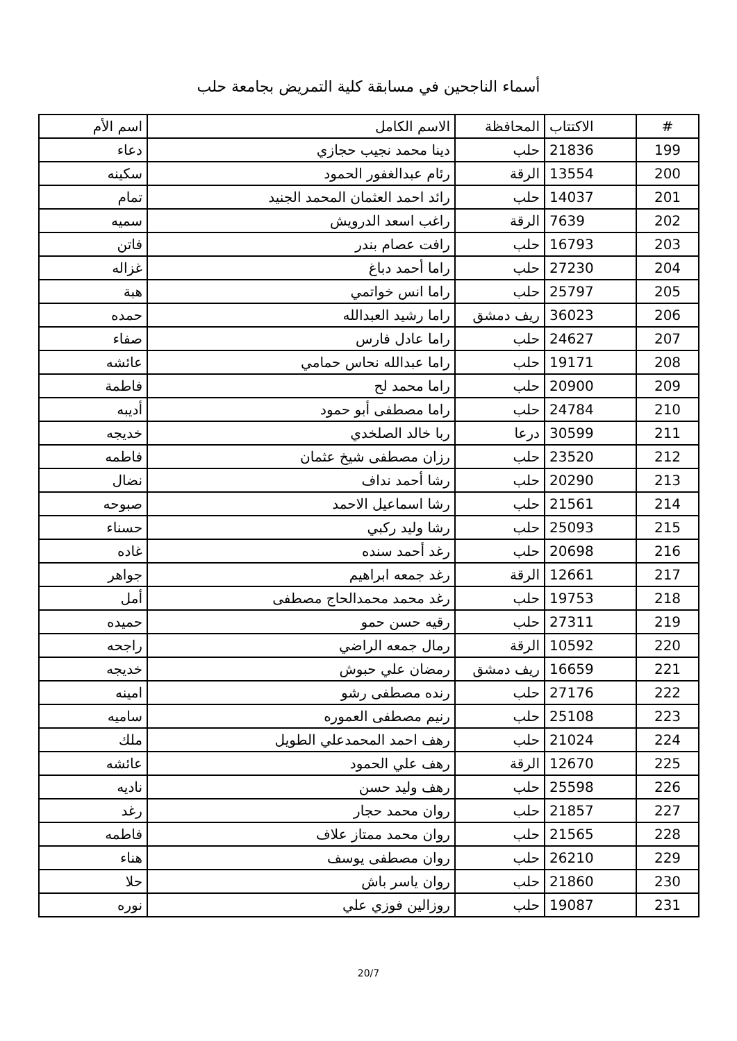أسماء الناجحين في مسابقة كلية التمريض بجامعة حلب
| # | الاكتتاب | المحافظة | الاسم الكامل | اسم الأم |
| --- | --- | --- | --- | --- |
| 199 | 21836 | حلب | دينا محمد نجيب حجازي | دعاء |
| 200 | 13554 | الرقة | رئام عبدالغفور الحمود | سكينه |
| 201 | 14037 | حلب | رائد احمد العثمان المحمد الجنيد | تمام |
| 202 | 7639 | الرقة | راغب اسعد الدرويش | سميه |
| 203 | 16793 | حلب | رافت عصام بندر | فاتن |
| 204 | 27230 | حلب | راما أحمد دباغ | غزاله |
| 205 | 25797 | حلب | راما انس خواتمي | هبة |
| 206 | 36023 | ريف دمشق | راما رشيد العبدالله | حمده |
| 207 | 24627 | حلب | راما عادل فارس | صفاء |
| 208 | 19171 | حلب | راما عبدالله نحاس حمامي | عائشه |
| 209 | 20900 | حلب | راما محمد لح | فاطمة |
| 210 | 24784 | حلب | راما مصطفى أبو حمود | أديبه |
| 211 | 30599 | درعا | ربا خالد الصلخدي | خديجه |
| 212 | 23520 | حلب | رزان مصطفى شيخ عثمان | فاطمه |
| 213 | 20290 | حلب | رشا أحمد نداف | نضال |
| 214 | 21561 | حلب | رشا اسماعيل الاحمد | صبوحه |
| 215 | 25093 | حلب | رشا وليد ركبي | حسناء |
| 216 | 20698 | حلب | رغد أحمد سنده | غاده |
| 217 | 12661 | الرقة | رغد جمعه ابراهيم | جواهر |
| 218 | 19753 | حلب | رغد محمد محمدالحاج مصطفى | أمل |
| 219 | 27311 | حلب | رقيه حسن حمو | حميده |
| 220 | 10592 | الرقة | رمال جمعه الراضي | راجحه |
| 221 | 16659 | ريف دمشق | رمضان علي حبوش | خديجه |
| 222 | 27176 | حلب | رنده مصطفى رشو | امينه |
| 223 | 25108 | حلب | رنيم مصطفى العموره | ساميه |
| 224 | 21024 | حلب | رهف احمد المحمدعلي الطويل | ملك |
| 225 | 12670 | الرقة | رهف علي الحمود | عائشه |
| 226 | 25598 | حلب | رهف وليد حسن | ناديه |
| 227 | 21857 | حلب | روان محمد حجار | رغد |
| 228 | 21565 | حلب | روان محمد ممتاز علاف | فاطمه |
| 229 | 26210 | حلب | روان مصطفى يوسف | هناء |
| 230 | 21860 | حلب | روان ياسر باش | حلا |
| 231 | 19087 | حلب | روزالين فوزي علي | نوره |
20/7